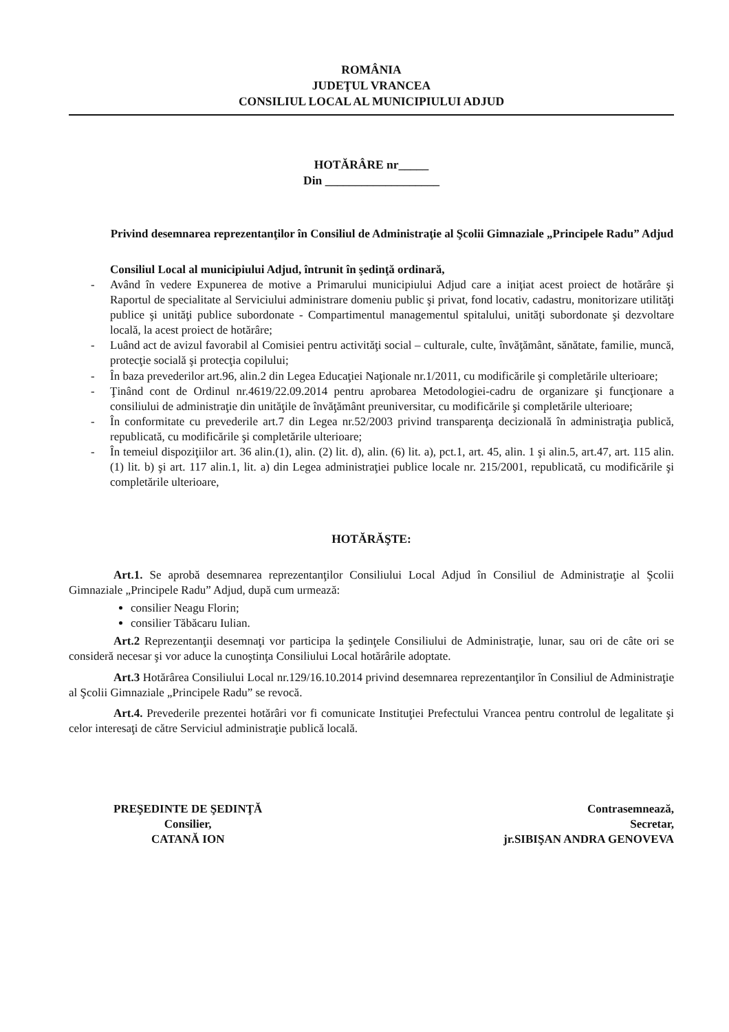ROMÂNIA
JUDEŢUL VRANCEA
CONSILIUL LOCAL AL MUNICIPIULUI ADJUD
HOTĂRÂRE nr_____
Din ___________________
Privind desemnarea reprezentanţilor în Consiliul de Administraţie al Şcolii Gimnaziale „Principele Radu” Adjud
Consiliul Local al municipiului Adjud, întrunit în şedinţă ordinară,
- Având în vedere Expunerea de motive a Primarului municipiului Adjud care a iniţiat acest proiect de hotărâre şi Raportul de specialitate al Serviciului administrare domeniu public şi privat, fond locativ, cadastru, monitorizare utilităţi publice şi unităţi publice subordonate - Compartimentul managementul spitalului, unităţi subordonate şi dezvoltare locală, la acest proiect de hotărâre;
- Luând act de avizul favorabil al Comisiei pentru activităţi social – culturale, culte, învăţământ, sănătate, familie, muncă, protecţie socială şi protecţia copilului;
- În baza prevederilor art.96, alin.2 din Legea Educaţiei Naţionale nr.1/2011, cu modificările şi completările ulterioare;
- Ţinând cont de Ordinul nr.4619/22.09.2014 pentru aprobarea Metodologiei-cadru de organizare şi funcţionare a consiliului de administraţie din unităţile de învăţământ preuniversitar, cu modificările şi completările ulterioare;
- În conformitate cu prevederile art.7 din Legea nr.52/2003 privind transparenţa decizională în administraţia publică, republicată, cu modificările şi completările ulterioare;
- În temeiul dispoziţiilor art. 36 alin.(1), alin. (2) lit. d), alin. (6) lit. a), pct.1, art. 45, alin. 1 şi alin.5, art.47, art. 115 alin. (1) lit. b) şi art. 117 alin.1, lit. a) din Legea administraţiei publice locale nr. 215/2001, republicată, cu modificările şi completările ulterioare,
HOTĂRĂŞTE:
Art.1. Se aprobă desemnarea reprezentanţilor Consiliului Local Adjud în Consiliul de Administraţie al Şcolii Gimnaziale „Principele Radu” Adjud, după cum urmează:
consilier Neagu Florin;
consilier Tăbăcaru Iulian.
Art.2 Reprezentanţii desemnaţi vor participa la şedinţele Consiliului de Administraţie, lunar, sau ori de câte ori se consideră necesar şi vor aduce la cunoştinţa Consiliului Local hotărârile adoptate.
Art.3 Hotărârea Consiliului Local nr.129/16.10.2014 privind desemnarea reprezentanţilor în Consiliul de Administraţie al Şcolii Gimnaziale „Principele Radu” se revocă.
Art.4. Prevederile prezentei hotărâri vor fi comunicate Instituţiei Prefectului Vrancea pentru controlul de legalitate şi celor interesaţi de către Serviciul administraţie publică locală.
PREŞEDINTE DE ŞEDINŢĂ
Consilier,
CATANĂ ION
Contrasemnează,
Secretar,
jr.SIBIŞAN ANDRA GENOVEVA